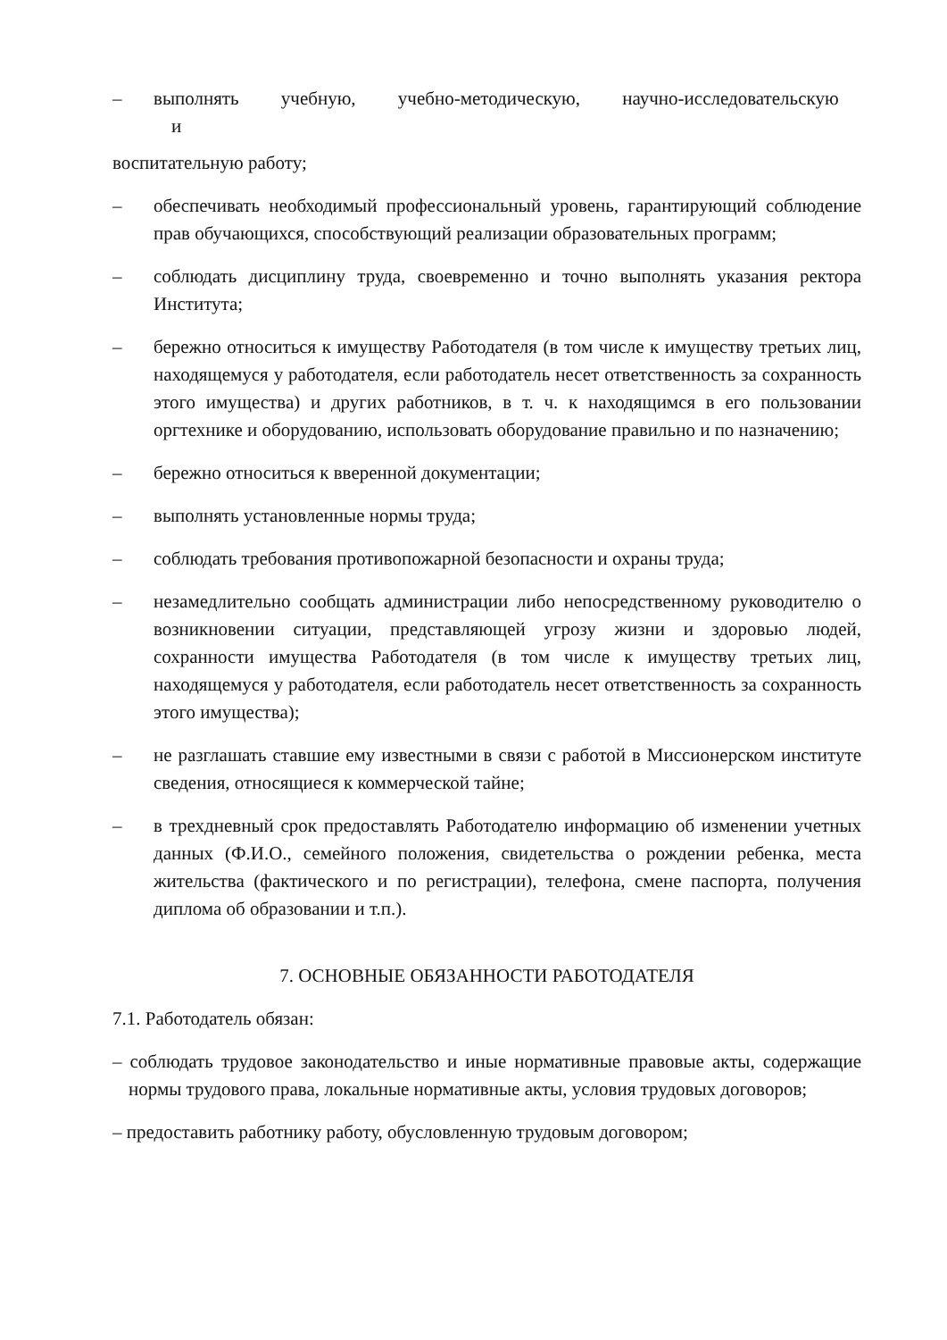– выполнять учебную, учебно-методическую, научно-исследовательскую
и
воспитательную работу;
– обеспечивать необходимый профессиональный уровень, гарантирующий соблюдение прав обучающихся, способствующий реализации образовательных программ;
– соблюдать дисциплину труда, своевременно и точно выполнять указания ректора Института;
– бережно относиться к имуществу Работодателя (в том числе к имуществу третьих лиц, находящемуся у работодателя, если работодатель несет ответственность за сохранность этого имущества) и других работников, в т. ч. к находящимся в его пользовании оргтехнике и оборудованию, использовать оборудование правильно и по назначению;
– бережно относиться к вверенной документации;
– выполнять установленные нормы труда;
– соблюдать требования противопожарной безопасности и охраны труда;
– незамедлительно сообщать администрации либо непосредственному руководителю о возникновении ситуации, представляющей угрозу жизни и здоровью людей, сохранности имущества Работодателя (в том числе к имуществу третьих лиц, находящемуся у работодателя, если работодатель несет ответственность за сохранность этого имущества);
– не разглашать ставшие ему известными в связи с работой в Миссионерском институте сведения, относящиеся к коммерческой тайне;
– в трехдневный срок предоставлять Работодателю информацию об изменении учетных данных (Ф.И.О., семейного положения, свидетельства о рождении ребенка, места жительства (фактического и по регистрации), телефона, смене паспорта, получения диплома об образовании и т.п.).
7. ОСНОВНЫЕ ОБЯЗАННОСТИ РАБОТОДАТЕЛЯ
7.1. Работодатель обязан:
– соблюдать трудовое законодательство и иные нормативные правовые акты, содержащие нормы трудового права, локальные нормативные акты, условия трудовых договоров;
– предоставить работнику работу, обусловленную трудовым договором;